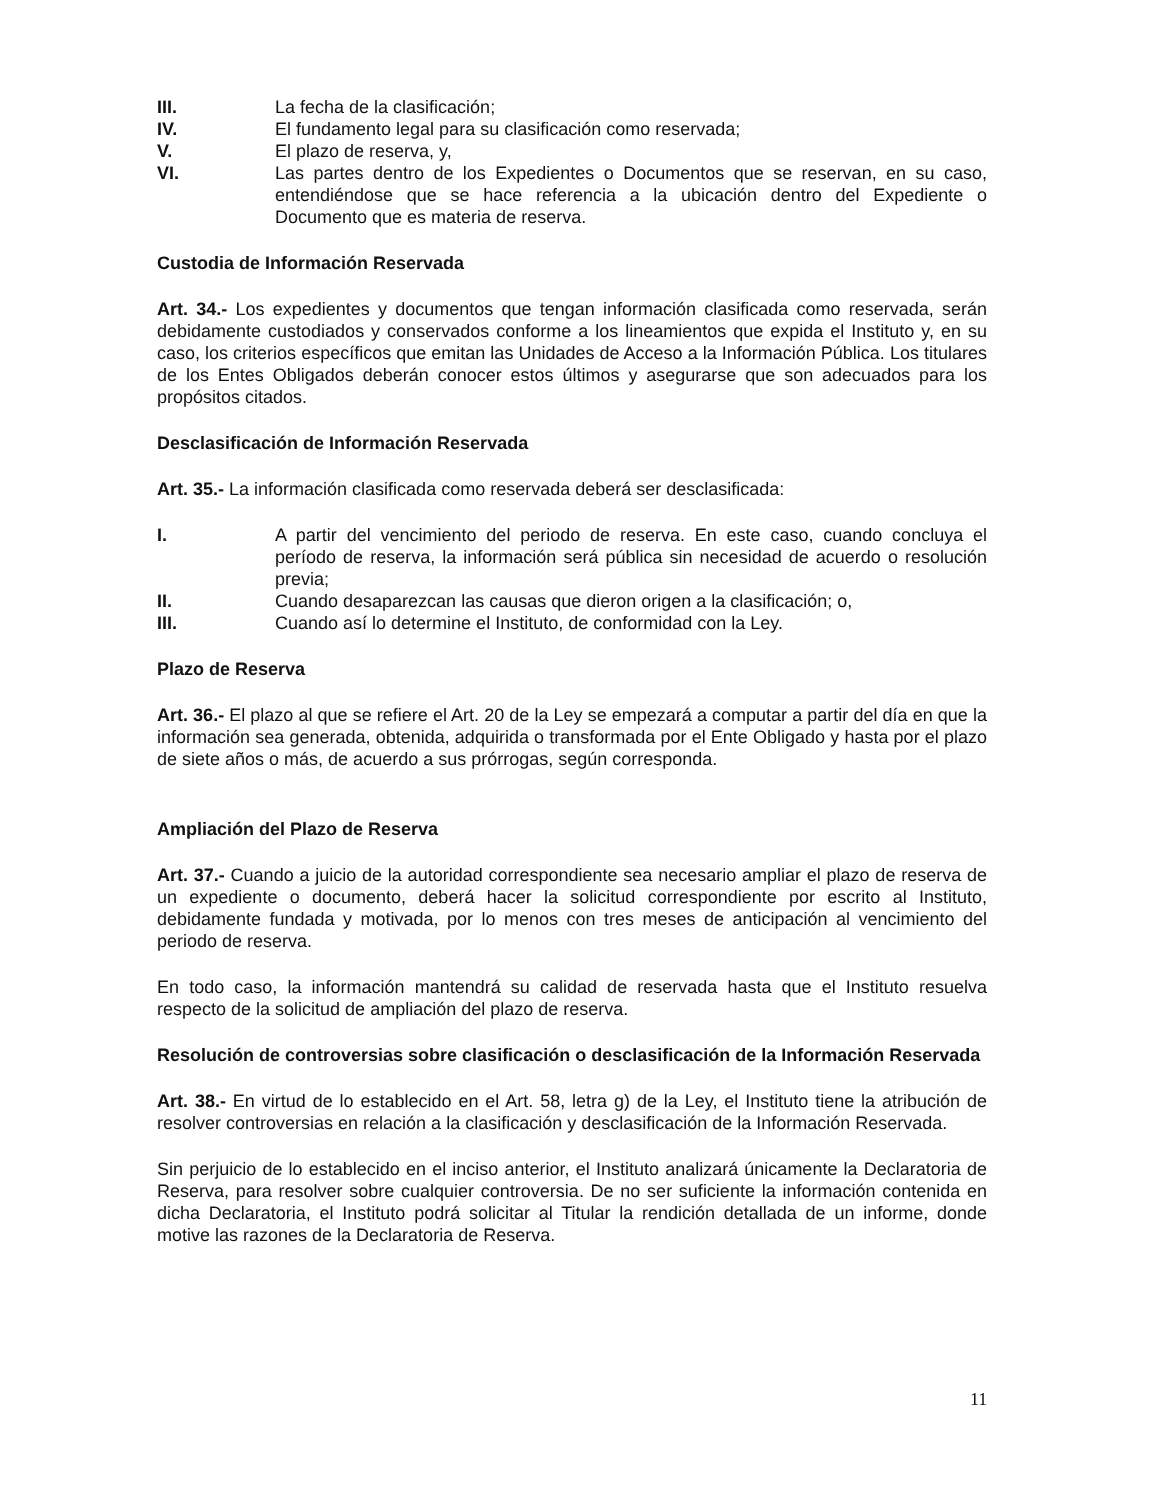III. La fecha de la clasificación;
IV. El fundamento legal para su clasificación como reservada;
V. El plazo de reserva, y,
VI. Las partes dentro de los Expedientes o Documentos que se reservan, en su caso, entendiéndose que se hace referencia a la ubicación dentro del Expediente o Documento que es materia de reserva.
Custodia de Información Reservada
Art. 34.- Los expedientes y documentos que tengan información clasificada como reservada, serán debidamente custodiados y conservados conforme a los lineamientos que expida el Instituto y, en su caso, los criterios específicos que emitan las Unidades de Acceso a la Información Pública. Los titulares de los Entes Obligados deberán conocer estos últimos y asegurarse que son adecuados para los propósitos citados.
Desclasificación de Información Reservada
Art. 35.- La información clasificada como reservada deberá ser desclasificada:
I. A partir del vencimiento del periodo de reserva. En este caso, cuando concluya el período de reserva, la información será pública sin necesidad de acuerdo o resolución previa;
II. Cuando desaparezcan las causas que dieron origen a la clasificación; o,
III. Cuando así lo determine el Instituto, de conformidad con la Ley.
Plazo de Reserva
Art. 36.- El plazo al que se refiere el Art. 20 de la Ley se empezará a computar a partir del día en que la información sea generada, obtenida, adquirida o transformada por el Ente Obligado y hasta por el plazo de siete años o más, de acuerdo a sus prórrogas, según corresponda.
Ampliación del Plazo de Reserva
Art. 37.- Cuando a juicio de la autoridad correspondiente sea necesario ampliar el plazo de reserva de un expediente o documento, deberá hacer la solicitud correspondiente por escrito al Instituto, debidamente fundada y motivada, por lo menos con tres meses de anticipación al vencimiento del periodo de reserva.
En todo caso, la información mantendrá su calidad de reservada hasta que el Instituto resuelva respecto de la solicitud de ampliación del plazo de reserva.
Resolución de controversias sobre clasificación o desclasificación de la Información Reservada
Art. 38.- En virtud de lo establecido en el Art. 58, letra g) de la Ley, el Instituto tiene la atribución de resolver controversias en relación a la clasificación y desclasificación de la Información Reservada.
Sin perjuicio de lo establecido en el inciso anterior, el Instituto analizará únicamente la Declaratoria de Reserva, para resolver sobre cualquier controversia. De no ser suficiente la información contenida en dicha Declaratoria, el Instituto podrá solicitar al Titular la rendición detallada de un informe, donde motive las razones de la Declaratoria de Reserva.
11